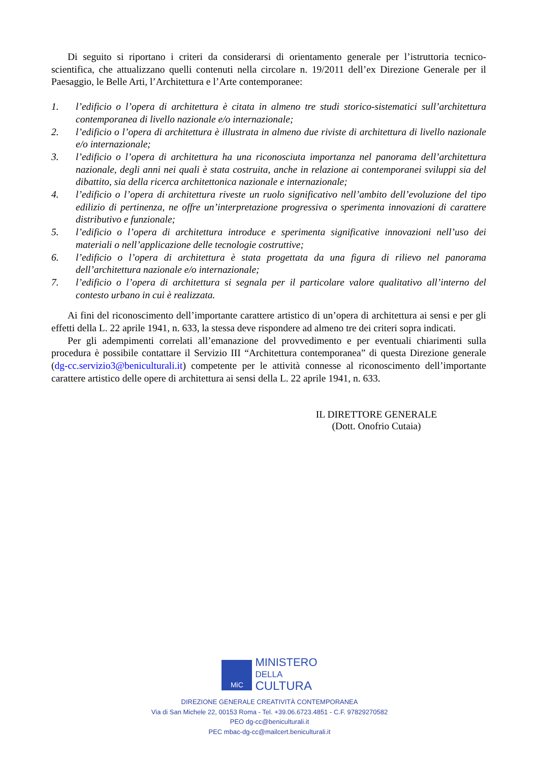Di seguito si riportano i criteri da considerarsi di orientamento generale per l’istruttoria tecnico-scientifica, che attualizzano quelli contenuti nella circolare n. 19/2011 dell’ex Direzione Generale per il Paesaggio, le Belle Arti, l’Architettura e l’Arte contemporanee:
1. l’edificio o l’opera di architettura è citata in almeno tre studi storico-sistematici sull’architettura contemporanea di livello nazionale e/o internazionale;
2. l’edificio o l’opera di architettura è illustrata in almeno due riviste di architettura di livello nazionale e/o internazionale;
3. l’edificio o l’opera di architettura ha una riconosciuta importanza nel panorama dell’architettura nazionale, degli anni nei quali è stata costruita, anche in relazione ai contemporanei sviluppi sia del dibattito, sia della ricerca architettonica nazionale e internazionale;
4. l’edificio o l’opera di architettura riveste un ruolo significativo nell’ambito dell’evoluzione del tipo edilizio di pertinenza, ne offre un’interpretazione progressiva o sperimenta innovazioni di carattere distributivo e funzionale;
5. l’edificio o l’opera di architettura introduce e sperimenta significative innovazioni nell’uso dei materiali o nell’applicazione delle tecnologie costruttive;
6. l’edificio o l’opera di architettura è stata progettata da una figura di rilievo nel panorama dell’architettura nazionale e/o internazionale;
7. l’edificio o l’opera di architettura si segnala per il particolare valore qualitativo all’interno del contesto urbano in cui è realizzata.
Ai fini del riconoscimento dell’importante carattere artistico di un’opera di architettura ai sensi e per gli effetti della L. 22 aprile 1941, n. 633, la stessa deve rispondere ad almeno tre dei criteri sopra indicati.
Per gli adempimenti correlati all’emanazione del provvedimento e per eventuali chiarimenti sulla procedura è possibile contattare il Servizio III “Architettura contemporanea” di questa Direzione generale (dg-cc.servizio3@beniculturali.it) competente per le attività connesse al riconoscimento dell’importante carattere artistico delle opere di architettura ai sensi della L. 22 aprile 1941, n. 633.
IL DIRETTORE GENERALE
(Dott. Onofrio Cutaia)
MiC
MINISTERO
DELLA
CULTURA
DIREZIONE GENERALE CREATIVITÀ CONTEMPORANEA
Via di San Michele 22, 00153 Roma - Tel. +39.06.6723.4851 - C.F. 97829270582
PEO dg-cc@beniculturali.it
PEC mbac-dg-cc@mailcert.beniculturali.it